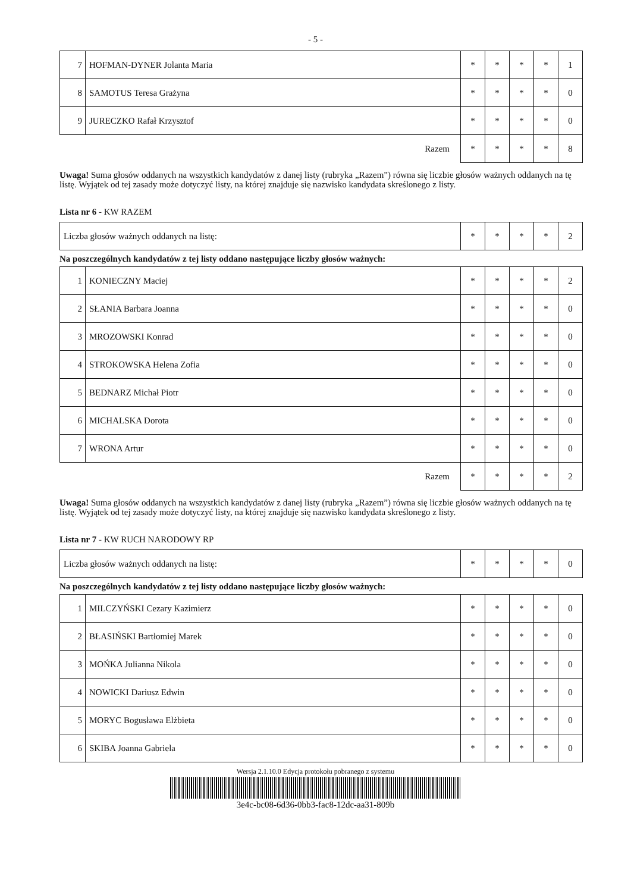- 5 -
| 7 | HOFMAN-DYNER Jolanta Maria | * | * | * | * | 1 |
| 8 | SAMOTUS Teresa Grażyna | * | * | * | * | 0 |
| 9 | JURECZKO Rafał Krzysztof | * | * | * | * | 0 |
| Razem | | * | * | * | * | 8 |
Uwaga! Suma głosów oddanych na wszystkich kandydatów z danej listy (rubryka „Razem”) równa się liczbie głosów ważnych oddanych na tę listę. Wyjątek od tej zasady może dotyczyć listy, na której znajduje się nazwisko kandydata skreślonego z listy.
Lista nr 6 - KW RAZEM
| Liczba głosów ważnych oddanych na listę: | * | * | * | * | 2 |
Na poszczególnych kandydatów z tej listy oddano następujące liczby głosów ważnych:
| 1 | KONIECZNY Maciej | * | * | * | * | 2 |
| 2 | SŁANIA Barbara Joanna | * | * | * | * | 0 |
| 3 | MROZOWSKI Konrad | * | * | * | * | 0 |
| 4 | STROKOWSKA Helena Zofia | * | * | * | * | 0 |
| 5 | BEDNARZ Michał Piotr | * | * | * | * | 0 |
| 6 | MICHALSKA Dorota | * | * | * | * | 0 |
| 7 | WRONA Artur | * | * | * | * | 0 |
| Razem | | * | * | * | * | 2 |
Uwaga! Suma głosów oddanych na wszystkich kandydatów z danej listy (rubryka „Razem”) równa się liczbie głosów ważnych oddanych na tę listę. Wyjątek od tej zasady może dotyczyć listy, na której znajduje się nazwisko kandydata skreślonego z listy.
Lista nr 7 - KW RUCH NARODOWY RP
| Liczba głosów ważnych oddanych na listę: | * | * | * | * | 0 |
Na poszczególnych kandydatów z tej listy oddano następujące liczby głosów ważnych:
| 1 | MILCZYŃSKI Cezary Kazimierz | * | * | * | * | 0 |
| 2 | BŁASIŃSKI Bartłomiej Marek | * | * | * | * | 0 |
| 3 | MOŃKA Julianna Nikola | * | * | * | * | 0 |
| 4 | NOWICKI Dariusz Edwin | * | * | * | * | 0 |
| 5 | MORYC Bogusława Elżbieta | * | * | * | * | 0 |
| 6 | SKIBA Joanna Gabriela | * | * | * | * | 0 |
Wersja 2.1.10.0 Edycja protokołu pobranego z systemu
3e4c-bc08-6d36-0bb3-fac8-12dc-aa31-809b